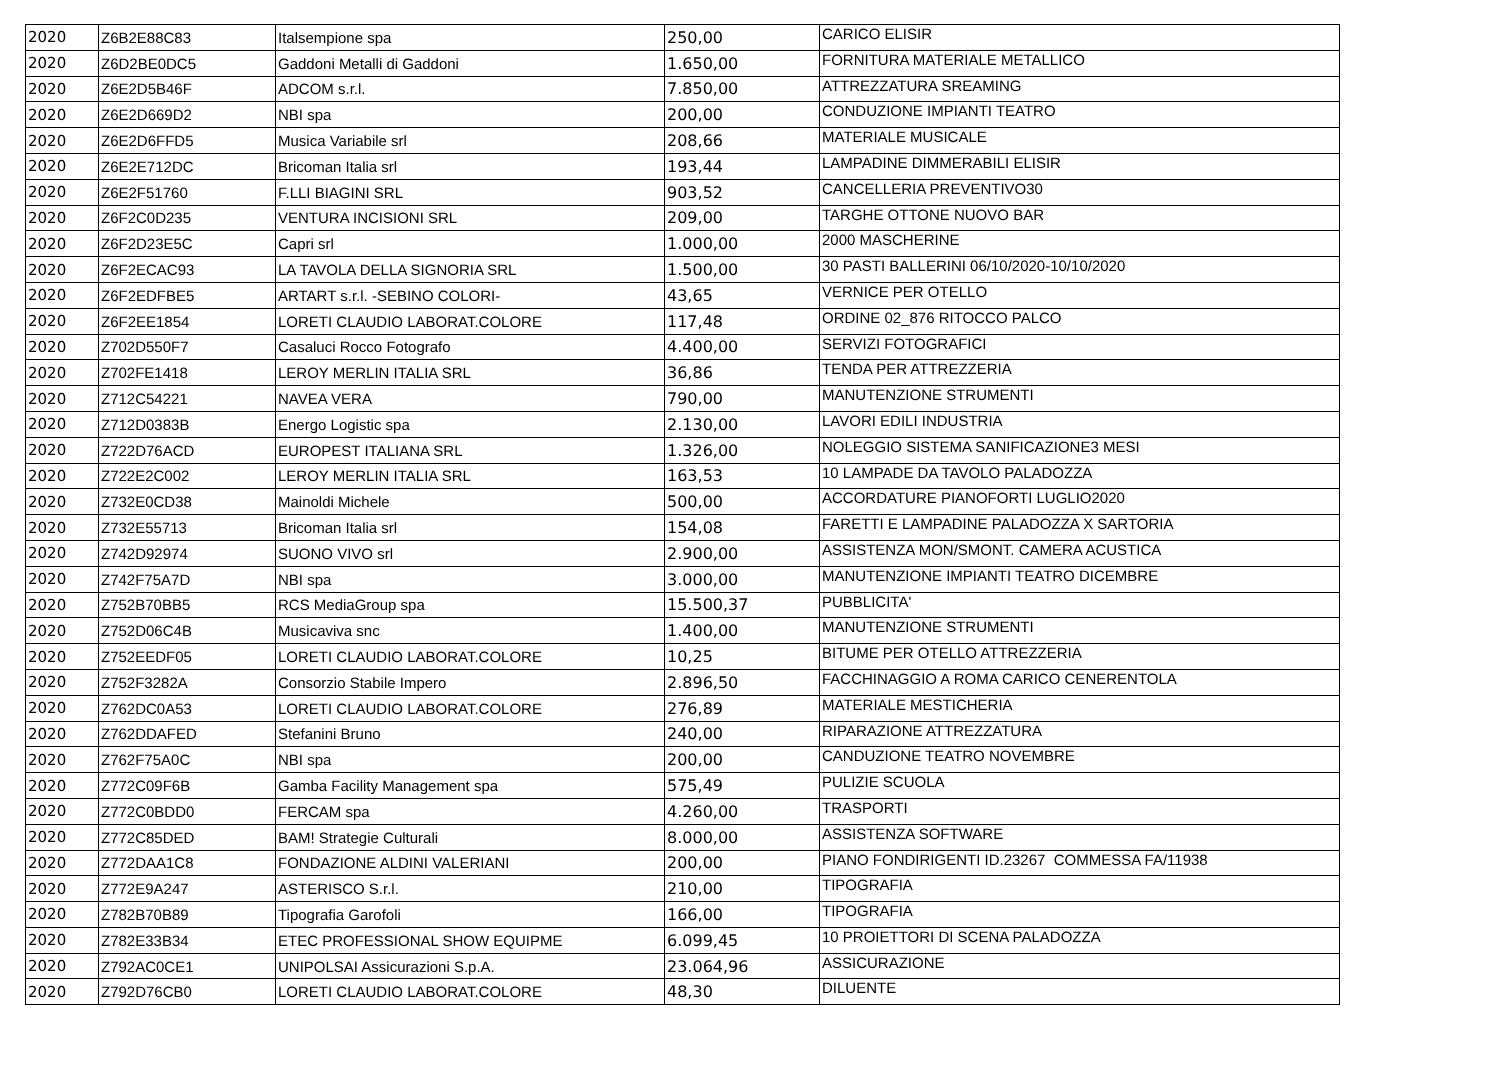| 2020 | Z6B2E88C83 | Italsempione spa | 250,00 | CARICO ELISIR |
| 2020 | Z6D2BE0DC5 | Gaddoni Metalli di Gaddoni | 1.650,00 | FORNITURA MATERIALE METALLICO |
| 2020 | Z6E2D5B46F | ADCOM s.r.l. | 7.850,00 | ATTREZZATURA SREAMING |
| 2020 | Z6E2D669D2 | NBI spa | 200,00 | CONDUZIONE IMPIANTI TEATRO |
| 2020 | Z6E2D6FFD5 | Musica Variabile srl | 208,66 | MATERIALE MUSICALE |
| 2020 | Z6E2E712DC | Bricoman Italia srl | 193,44 | LAMPADINE DIMMERABILI ELISIR |
| 2020 | Z6E2F51760 | F.LLI BIAGINI SRL | 903,52 | CANCELLERIA PREVENTIVO30 |
| 2020 | Z6F2C0D235 | VENTURA INCISIONI SRL | 209,00 | TARGHE OTTONE NUOVO BAR |
| 2020 | Z6F2D23E5C | Capri srl | 1.000,00 | 2000 MASCHERINE |
| 2020 | Z6F2ECAC93 | LA TAVOLA DELLA SIGNORIA SRL | 1.500,00 | 30 PASTI BALLERINI 06/10/2020-10/10/2020 |
| 2020 | Z6F2EDFBE5 | ARTART s.r.l. -SEBINO COLORI- | 43,65 | VERNICE PER OTELLO |
| 2020 | Z6F2EE1854 | LORETI CLAUDIO LABORAT.COLORE | 117,48 | ORDINE 02_876 RITOCCO PALCO |
| 2020 | Z702D550F7 | Casaluci Rocco Fotografo | 4.400,00 | SERVIZI FOTOGRAFICI |
| 2020 | Z702FE1418 | LEROY MERLIN ITALIA SRL | 36,86 | TENDA PER ATTREZZERIA |
| 2020 | Z712C54221 | NAVEA VERA | 790,00 | MANUTENZIONE STRUMENTI |
| 2020 | Z712D0383B | Energo Logistic spa | 2.130,00 | LAVORI EDILI INDUSTRIA |
| 2020 | Z722D76ACD | EUROPEST ITALIANA SRL | 1.326,00 | NOLEGGIO SISTEMA SANIFICAZIONE3 MESI |
| 2020 | Z722E2C002 | LEROY MERLIN ITALIA SRL | 163,53 | 10 LAMPADE DA TAVOLO PALADOZZA |
| 2020 | Z732E0CD38 | Mainoldi Michele | 500,00 | ACCORDATURE PIANOFORTI LUGLIO2020 |
| 2020 | Z732E55713 | Bricoman Italia srl | 154,08 | FARETTI E LAMPADINE PALADOZZA X SARTORIA |
| 2020 | Z742D92974 | SUONO VIVO srl | 2.900,00 | ASSISTENZA MON/SMONT. CAMERA ACUSTICA |
| 2020 | Z742F75A7D | NBI spa | 3.000,00 | MANUTENZIONE IMPIANTI TEATRO DICEMBRE |
| 2020 | Z752B70BB5 | RCS MediaGroup spa | 15.500,37 | PUBBLICITA' |
| 2020 | Z752D06C4B | Musicaviva snc | 1.400,00 | MANUTENZIONE STRUMENTI |
| 2020 | Z752EEDF05 | LORETI CLAUDIO LABORAT.COLORE | 10,25 | BITUME PER OTELLO ATTREZZERIA |
| 2020 | Z752F3282A | Consorzio Stabile Impero | 2.896,50 | FACCHINAGGIO A ROMA CARICO CENERENTOLA |
| 2020 | Z762DC0A53 | LORETI CLAUDIO LABORAT.COLORE | 276,89 | MATERIALE MESTICHERIA |
| 2020 | Z762DDAFED | Stefanini Bruno | 240,00 | RIPARAZIONE ATTREZZATURA |
| 2020 | Z762F75A0C | NBI spa | 200,00 | CANDUZIONE TEATRO NOVEMBRE |
| 2020 | Z772C09F6B | Gamba Facility Management spa | 575,49 | PULIZIE SCUOLA |
| 2020 | Z772C0BDD0 | FERCAM spa | 4.260,00 | TRASPORTI |
| 2020 | Z772C85DED | BAM! Strategie Culturali | 8.000,00 | ASSISTENZA SOFTWARE |
| 2020 | Z772DAA1C8 | FONDAZIONE ALDINI VALERIANI | 200,00 | PIANO FONDIRIGENTI ID.23267 COMMESSA FA/11938 |
| 2020 | Z772E9A247 | ASTERISCO S.r.l. | 210,00 | TIPOGRAFIA |
| 2020 | Z782B70B89 | Tipografia Garofoli | 166,00 | TIPOGRAFIA |
| 2020 | Z782E33B34 | ETEC PROFESSIONAL SHOW EQUIPME | 6.099,45 | 10 PROIETTORI DI SCENA PALADOZZA |
| 2020 | Z792AC0CE1 | UNIPOLSAI Assicurazioni S.p.A. | 23.064,96 | ASSICURAZIONE |
| 2020 | Z792D76CB0 | LORETI CLAUDIO LABORAT.COLORE | 48,30 | DILUENTE |